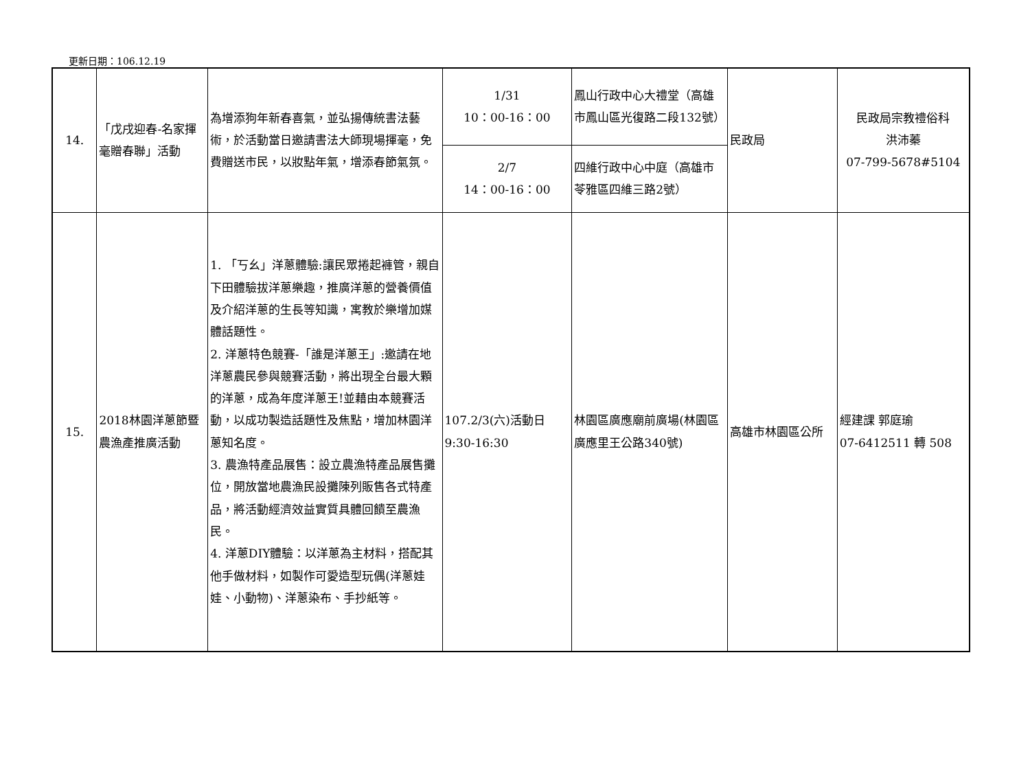更新日期：106.12.19
| 14. | 「戊戌迎春-名家揮毫贈春聯」活動 | 為增添狗年新春喜氣，並弘揚傳統書法藝術，於活動當日邀請書法大師現場揮毫，免費贈送市民，以妝點年氣，增添春節氣氛。 | 1/31 10：00-16：00 | 鳳山行政中心大禮堂（高雄市鳳山區光復路二段132號） | 民政局 | 民政局宗教禮俗科 洪沛蓁 07-799-5678#5104 |
| | | | 2/7 14：00-16：00 | 四維行政中心中庭（高雄市苓雅區四維三路2號） | | |
| 15. | 2018林園洋蔥節暨農漁產推廣活動 | 1. 「丂幺」洋蔥體驗:讓民眾捲起褲管，親自下田體驗拔洋蔥樂趣，推廣洋蔥的營養價值及介紹洋蔥的生長等知識，寓教於樂增加媒體話題性。 2. 洋蔥特色競賽-「誰是洋蔥王」:邀請在地洋蔥農民參與競賽活動，將出現全台最大顆的洋蔥，成為年度洋蔥王!並藉由本競賽活動，以成功製造話題性及焦點，增加林園洋蔥知名度。 3. 農漁特產品展售：設立農漁特產品展售攤位，開放當地農漁民設攤陳列販售各式特產品，將活動經濟效益實質具體回饋至農漁民。 4. 洋蔥DIY體驗：以洋蔥為主材料，搭配其他手做材料，如製作可愛造型玩偶(洋蔥娃娃、小動物)、洋蔥染布、手抄紙等。 | 107.2/3(六)活動日 9:30-16:30 | 林園區廣應廟前廣場(林園區廣應里王公路340號) | 高雄市林園區公所 | 經建課 郭庭瑜 07-6412511 轉 508 |